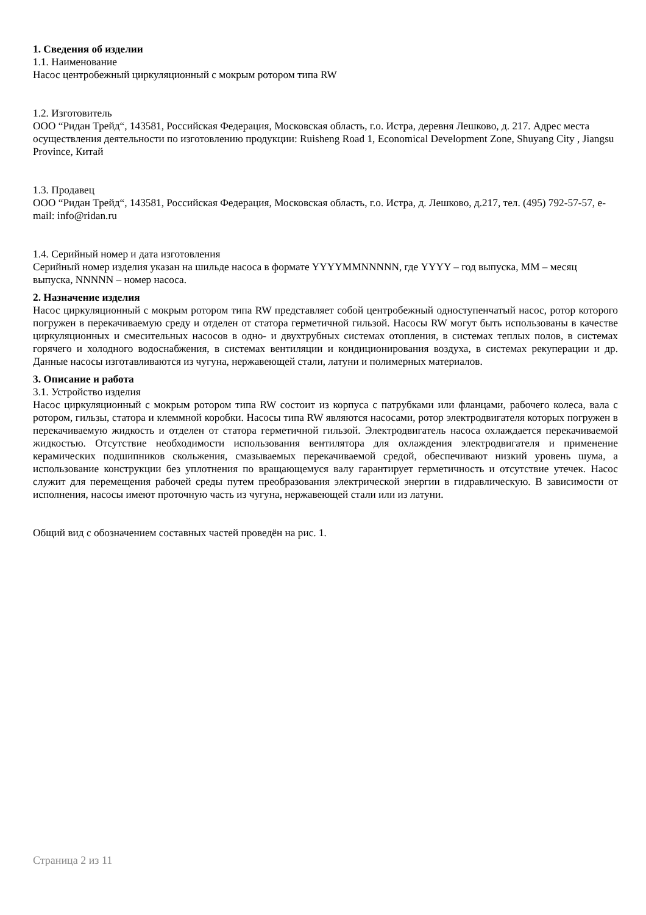1. Сведения об изделии
1.1. Наименование
Насос центробежный циркуляционный с мокрым ротором типа RW
1.2. Изготовитель
ООО “Ридан Трейд“, 143581, Российская Федерация, Московская область, г.о. Истра, деревня Лешково, д. 217. Адрес места осуществления деятельности по изготовлению продукции: Ruisheng Road 1, Economical Development Zone, Shuyang City , Jiangsu Province, Китай
1.3. Продавец
ООО “Ридан Трейд“, 143581, Российская Федерация, Московская область, г.о. Истра, д. Лешково, д.217, тел. (495) 792-57-57, e-mail: info@ridan.ru
1.4. Серийный номер и дата изготовления
Серийный номер изделия указан на шильде насоса в формате YYYYMMNNNNN, где YYYY – год выпуска, MM – месяц выпуска, NNNNN – номер насоса.
2. Назначение изделия
Насос циркуляционный с мокрым ротором типа RW представляет собой центробежный одноступенчатый насос, ротор которого погружен в перекачиваемую среду и отделен от статора герметичной гильзой. Насосы RW могут быть использованы в качестве циркуляционных и смесительных насосов в одно- и двухтрубных системах отопления, в системах теплых полов, в системах горячего и холодного водоснабжения, в системах вентиляции и кондиционирования воздуха, в системах рекуперации и др. Данные насосы изготавливаются из чугуна, нержавеющей стали, латуни и полимерных материалов.
3. Описание и работа
3.1. Устройство изделия
Насос циркуляционный с мокрым ротором типа RW состоит из корпуса с патрубками или фланцами, рабочего колеса, вала с ротором, гильзы, статора и клеммной коробки. Насосы типа RW являются насосами, ротор электродвигателя которых погружен в перекачиваемую жидкость и отделен от статора герметичной гильзой. Электродвигатель насоса охлаждается перекачиваемой жидкостью. Отсутствие необходимости использования вентилятора для охлаждения электродвигателя и применение керамических подшипников скольжения, смазываемых перекачиваемой средой, обеспечивают низкий уровень шума, а использование конструкции без уплотнения по вращающемуся валу гарантирует герметичность и отсутствие утечек. Насос служит для перемещения рабочей среды путем преобразования электрической энергии в гидравлическую. В зависимости от исполнения, насосы имеют проточную часть из чугуна, нержавеющей стали или из латуни.
Общий вид с обозначением составных частей проведён на рис. 1.
Страница 2 из 11